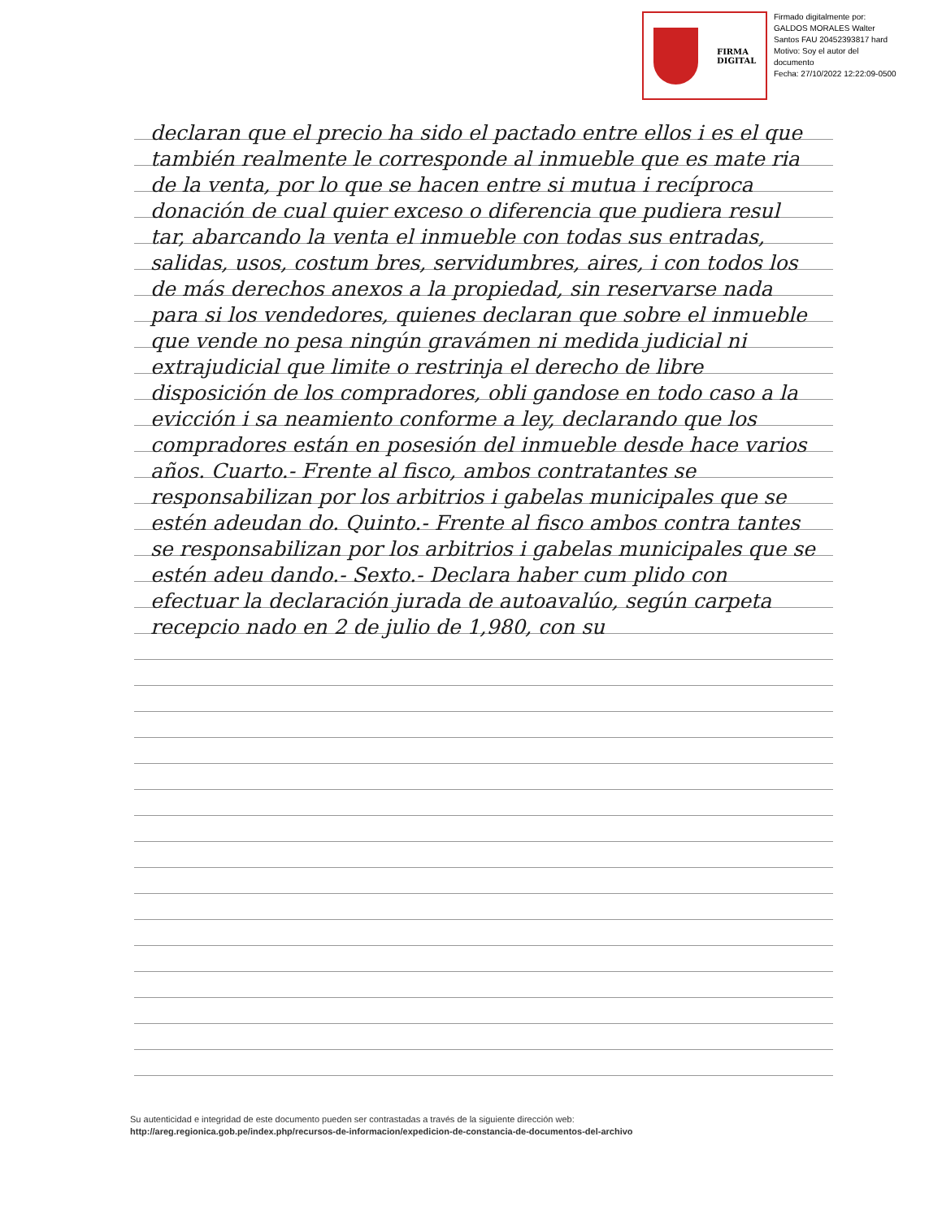FIRMA
DIGITAL
Firmado digitalmente por:
GALDOS MORALES Walter
Santos FAU 20452393817 hard
Motivo: Soy el autor del
documento
Fecha: 27/10/2022 12:22:09-0500
declaran que el precio ha sido el pactado entre ellos i es el que también realmente le corresponde al inmueble que es mate ria de la venta, por lo que se hacen entre si mutua i recíproca donación de cual quier exceso o diferencia que pudiera resul tar, abarcando la venta el inmueble con todas sus entradas, salidas, usos, costum bres, servidumbres, aires, i con todos los de más derechos anexos a la propiedad, sin reservarse nada para si los vendedores, quienes declaran que sobre el inmueble que vende no pesa ningún gravámen ni medida judicial ni extrajudicial que limite o restrinja el derecho de libre disposición de los compradores, obli gandose en todo caso a la evicción i sa neamiento conforme a ley, declarando que los compradores están en posesión del inmueble desde hace varios años. Cuarto.- Frente al fisco, ambos contratantes se responsabilizan por los arbitrios i gabelas municipales que se estén adeudan do. Quinto.- Frente al fisco ambos contra tantes se responsabilizan por los arbitrios i gabelas municipales que se estén adeu dando.- Sexto.- Declara haber cum plido con efectuar la declaración jurada de autoavalúo, según carpeta recepcio nado en 2 de julio de 1,980, con su
Su autenticidad e integridad de este documento pueden ser contrastadas a través de la siguiente dirección web:
http://areg.regionica.gob.pe/index.php/recursos-de-informacion/expedicion-de-constancia-de-documentos-del-archivo